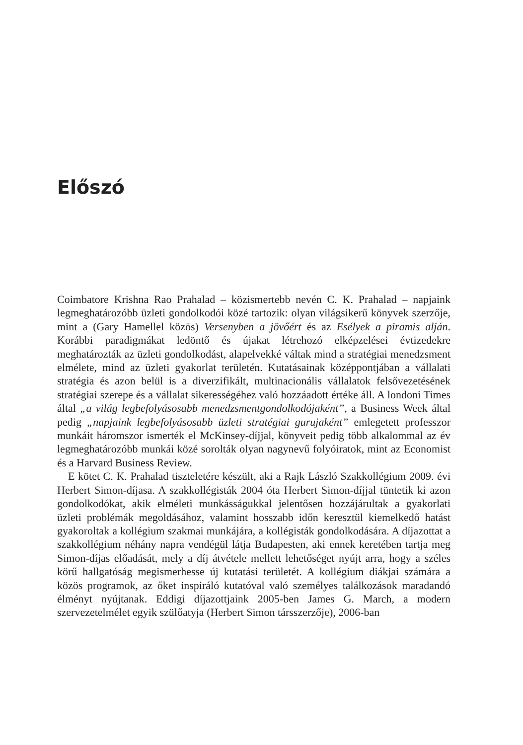Előszó
Coimbatore Krishna Rao Prahalad – közismertebb nevén C. K. Prahalad – napjaink legmeghatározóbb üzleti gondolkodói közé tartozik: olyan világsikerű könyvek szerzője, mint a (Gary Hamellel közös) Versenyben a jövőért és az Esélyek a piramis alján. Korábbi paradigmákat ledöntő és újakat létrehozó elképzelései évtizedekre meghatározták az üzleti gondolkodást, alapelvekké váltak mind a stratégiai menedzsment elmélete, mind az üzleti gyakorlat területén. Kutatásainak középpontjában a vállalati stratégia és azon belül is a diverzifikált, multinacionális vállalatok felsővezetésének stratégiai szerepe és a vállalat sikerességéhez való hozzáadott értéke áll. A londoni Times által „a világ legbefolyásosabb menedzsmentgondolkodójaként”, a Business Week által pedig „napjaink legbefolyásosabb üzleti stratégiai gurujaként” emlegetett professzor munkáit háromszor ismerték el McKinsey-díjjal, könyveit pedig több alkalommal az év legmeghatározóbb munkái közé sorolták olyan nagynevű folyóiratok, mint az Economist és a Harvard Business Review.
E kötet C. K. Prahalad tiszteletére készült, aki a Rajk László Szakkollégium 2009. évi Herbert Simon-díjasa. A szakkollégisták 2004 óta Herbert Simon-díjjal tüntetik ki azon gondolkodókat, akik elméleti munkásságukkal jelentősen hozzájárultak a gyakorlati üzleti problémák megoldásához, valamint hosszabb időn keresztül kiemelkedő hatást gyakoroltak a kollégium szakmai munkájára, a kollégisták gondolkodására. A díjazottat a szakkollégium néhány napra vendégül látja Budapesten, aki ennek keretében tartja meg Simon-díjas előadását, mely a díj átvétele mellett lehetőséget nyújt arra, hogy a széles körű hallgatóság megismerhesse új kutatási területét. A kollégium diákjai számára a közös programok, az őket inspiráló kutatóval való személyes találkozások maradandó élményt nyújtanak. Eddigi díjazottjaink 2005-ben James G. March, a modern szervezetelmélet egyik szülőatyja (Herbert Simon társszerzője), 2006-ban